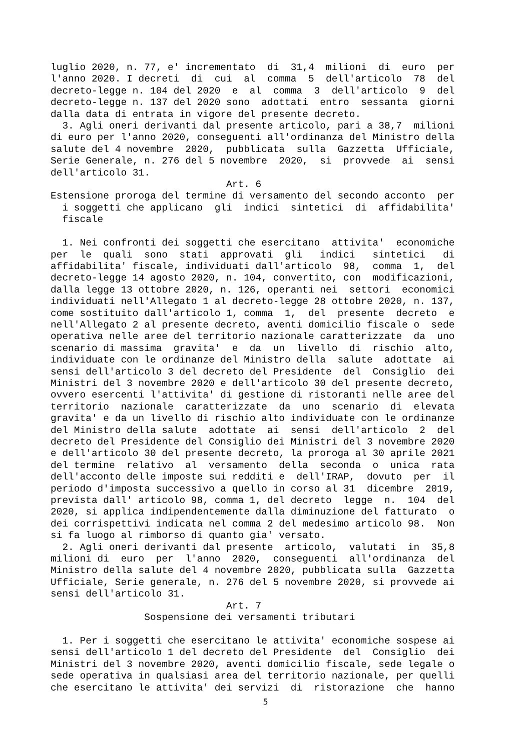luglio 2020, n. 77, e' incrementato di 31,4 milioni di euro per l'anno 2020. I decreti di cui al comma 5 dell'articolo 78 del decreto-legge n. 104 del 2020 e al comma 3 dell'articolo 9 del decreto-legge n. 137 del 2020 sono adottati entro sessanta giorni dalla data di entrata in vigore del presente decreto. 3. Agli oneri derivanti dal presente articolo, pari a 38,7 milioni di euro per l'anno 2020, conseguenti all'ordinanza del Ministro della salute del 4 novembre 2020, pubblicata sulla Gazzetta Ufficiale, Serie Generale, n. 276 del 5 novembre 2020, si provvede ai sensi dell'articolo 31. Art. 6 Estensione proroga del termine di versamento del secondo acconto per i soggetti che applicano gli indici sintetici di affidabilita' fiscale 1. Nei confronti dei soggetti che esercitano attivita' economiche per le quali sono stati approvati gli indici sintetici di affidabilita' fiscale, individuati dall'articolo 98, comma 1, del decreto-legge 14 agosto 2020, n. 104, convertito, con modificazioni, dalla legge 13 ottobre 2020, n. 126, operanti nei settori economici individuati nell'Allegato 1 al decreto-legge 28 ottobre 2020, n. 137, come sostituito dall'articolo 1, comma 1, del presente decreto e nell'Allegato 2 al presente decreto, aventi domicilio fiscale o sede operativa nelle aree del territorio nazionale caratterizzate da uno scenario di massima gravita' e da un livello di rischio alto, individuate con le ordinanze del Ministro della salute adottate ai sensi dell'articolo 3 del decreto del Presidente del Consiglio dei Ministri del 3 novembre 2020 e dell'articolo 30 del presente decreto, ovvero esercenti l'attivita' di gestione di ristoranti nelle aree del territorio nazionale caratterizzate da uno scenario di elevata gravita' e da un livello di rischio alto individuate con le ordinanze del Ministro della salute adottate ai sensi dell'articolo 2 del decreto del Presidente del Consiglio dei Ministri del 3 novembre 2020 e dell'articolo 30 del presente decreto, la proroga al 30 aprile 2021 del termine relativo al versamento della seconda o unica rata dell'acconto delle imposte sui redditi e dell'IRAP, dovuto per il periodo d'imposta successivo a quello in corso al 31 dicembre 2019, prevista dall' articolo 98, comma 1, del decreto legge n. 104 del 2020, si applica indipendentemente dalla diminuzione del fatturato o dei corrispettivi indicata nel comma 2 del medesimo articolo 98. Non si fa luogo al rimborso di quanto gia' versato. 2. Agli oneri derivanti dal presente articolo, valutati in 35,8 milioni di euro per l'anno 2020, conseguenti all'ordinanza del Ministro della salute del 4 novembre 2020, pubblicata sulla Gazzetta Ufficiale, Serie generale, n. 276 del 5 novembre 2020, si provvede ai sensi dell'articolo 31. Art. 7 Sospensione dei versamenti tributari 1. Per i soggetti che esercitano le attivita' economiche sospese ai sensi dell'articolo 1 del decreto del Presidente del Consiglio dei Ministri del 3 novembre 2020, aventi domicilio fiscale, sede legale o sede operativa in qualsiasi area del territorio nazionale, per quelli che esercitano le attivita' dei servizi di ristorazione che hanno
5